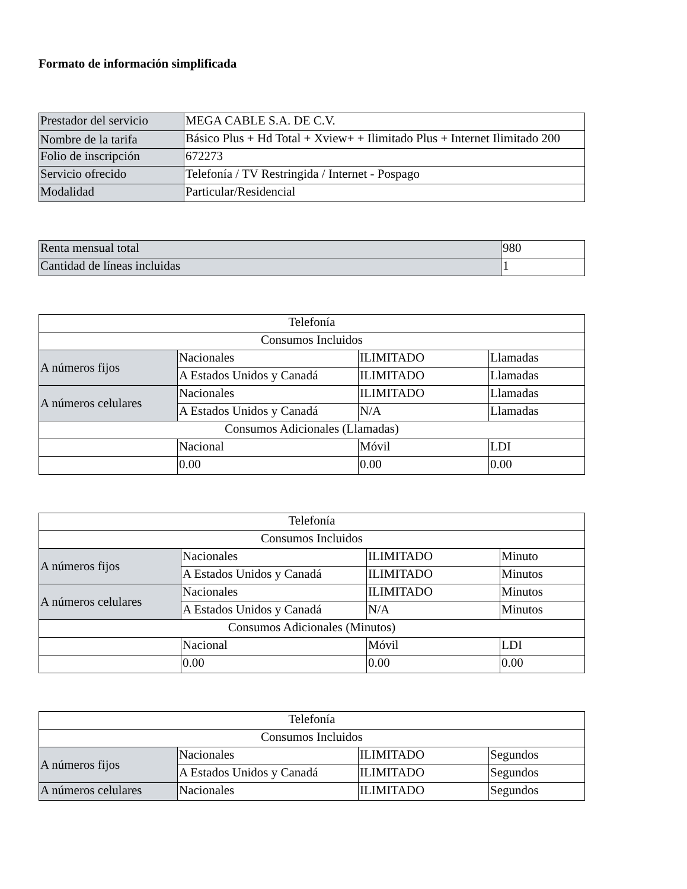Formato de información simplificada
| Prestador del servicio | MEGA CABLE S.A. DE C.V. |
| Nombre de la tarifa | Básico Plus + Hd Total + Xview+ + Ilimitado Plus + Internet Ilimitado 200 |
| Folio de inscripción | 672273 |
| Servicio ofrecido | Telefonía / TV Restringida / Internet - Pospago |
| Modalidad | Particular/Residencial |
| Renta mensual total | 980 |
| Cantidad de líneas incluidas | 1 |
| Telefonía | | | |
| Consumos Incluidos | | | |
| A números fijos | Nacionales | ILIMITADO | Llamadas |
| | A Estados Unidos y Canadá | ILIMITADO | Llamadas |
| A números celulares | Nacionales | ILIMITADO | Llamadas |
| | A Estados Unidos y Canadá | N/A | Llamadas |
| Consumos Adicionales (Llamadas) | | | |
| | Nacional | Móvil | LDI |
| | 0.00 | 0.00 | 0.00 |
| Telefonía | | | |
| Consumos Incluidos | | | |
| A números fijos | Nacionales | ILIMITADO | Minuto |
| | A Estados Unidos y Canadá | ILIMITADO | Minutos |
| A números celulares | Nacionales | ILIMITADO | Minutos |
| | A Estados Unidos y Canadá | N/A | Minutos |
| Consumos Adicionales (Minutos) | | | |
| | Nacional | Móvil | LDI |
| | 0.00 | 0.00 | 0.00 |
| Telefonía | | | |
| Consumos Incluidos | | | |
| A números fijos | Nacionales | ILIMITADO | Segundos |
| | A Estados Unidos y Canadá | ILIMITADO | Segundos |
| A números celulares | Nacionales | ILIMITADO | Segundos |